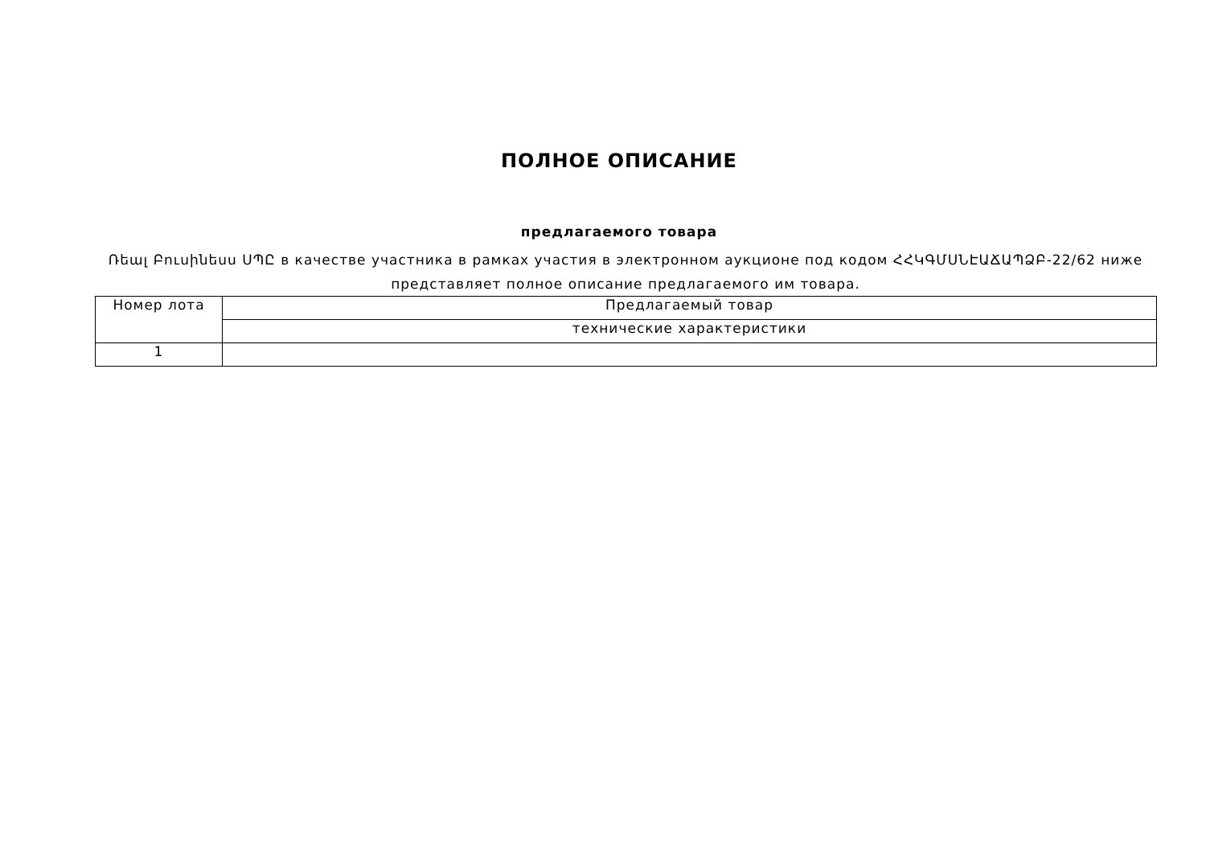ПОЛНОЕ ОПИСАНИЕ
предлагаемого товара
Ռեալ Բուսինեսս ՍՊԸ в качестве участника в рамках участия в электронном аукционе под кодом ՀՀԿԳՄՍՆԷԱՃԱՊՁԲ-22/62 ниже представляет полное описание предлагаемого им товара.
| Номер лота | Предлагаемый товар |
| | технические характеристики |
| 1 | |